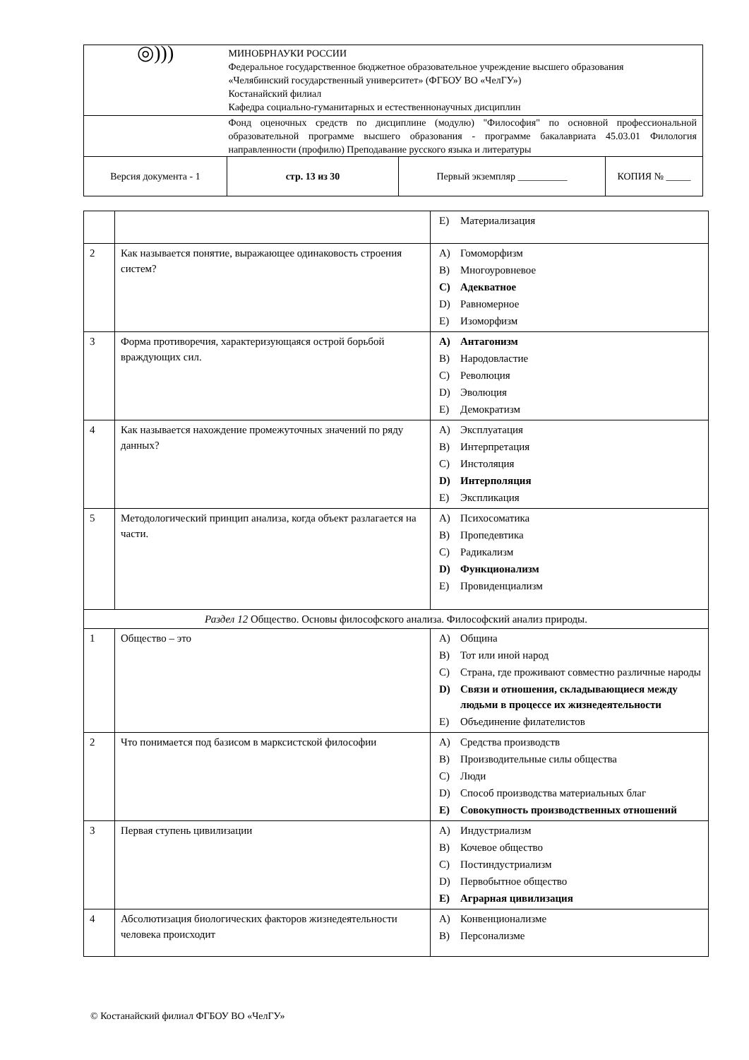| ◎))) | МИНОБРНАУКИ РОССИИ Федеральное государственное бюджетное образовательное учреждение высшего образования «Челябинский государственный университет» (ФГБОУ ВО «ЧелГУ») Костанайский филиал Кафедра социально-гуманитарных и естественнонаучных дисциплин | | |
| | Фонд оценочных средств по дисциплине (модулю) "Философия" по основной профессиональной образовательной программе высшего образования - программе бакалавриата 45.03.01 Филология направленности (профилю) Преподавание русского языка и литературы | | |
| Версия документа - 1 | стр. 13 из 30 | Первый экземпляр __________ | КОПИЯ № _____ |
| | | E) Материализация |
| 2 | Как называется понятие, выражающее одинаковость строения систем? | A) Гомоморфизм B) Многоуровневое C) Адекватное D) Равномерное E) Изоморфизм |
| 3 | Форма противоречия, характеризующаяся острой борьбой враждующих сил. | A) Антагонизм B) Народовластие C) Революция D) Эволюция E) Демократизм |
| 4 | Как называется нахождение промежуточных значений по ряду данных? | A) Эксплуатация B) Интерпретация C) Инстоляция D) Интерполяция E) Экспликация |
| 5 | Методологический принцип анализа, когда объект разлагается на части. | A) Психосоматика B) Пропедевтика C) Радикализм D) Функционализм E) Провиденциализм |
| Раздел 12 Общество. Основы философского анализа. Философский анализ природы. | | |
| 1 | Общество – это | A) Община B) Тот или иной народ C) Страна, где проживают совместно различные народы D) Связи и отношения, складывающиеся между людьми в процессе их жизнедеятельности E) Объединение филателистов |
| 2 | Что понимается под базисом в марксистской философии | A) Средства производств B) Производительные силы общества C) Люди D) Способ производства материальных благ E) Совокупность производственных отношений |
| 3 | Первая ступень цивилизации | A) Индустриализм B) Кочевое общество C) Постиндустриализм D) Первобытное общество E) Аграрная цивилизация |
| 4 | Абсолютизация биологических факторов жизнедеятельности человека происходит | A) Конвенционализме B) Персонализме |
© Костанайский филиал ФГБОУ ВО «ЧелГУ»